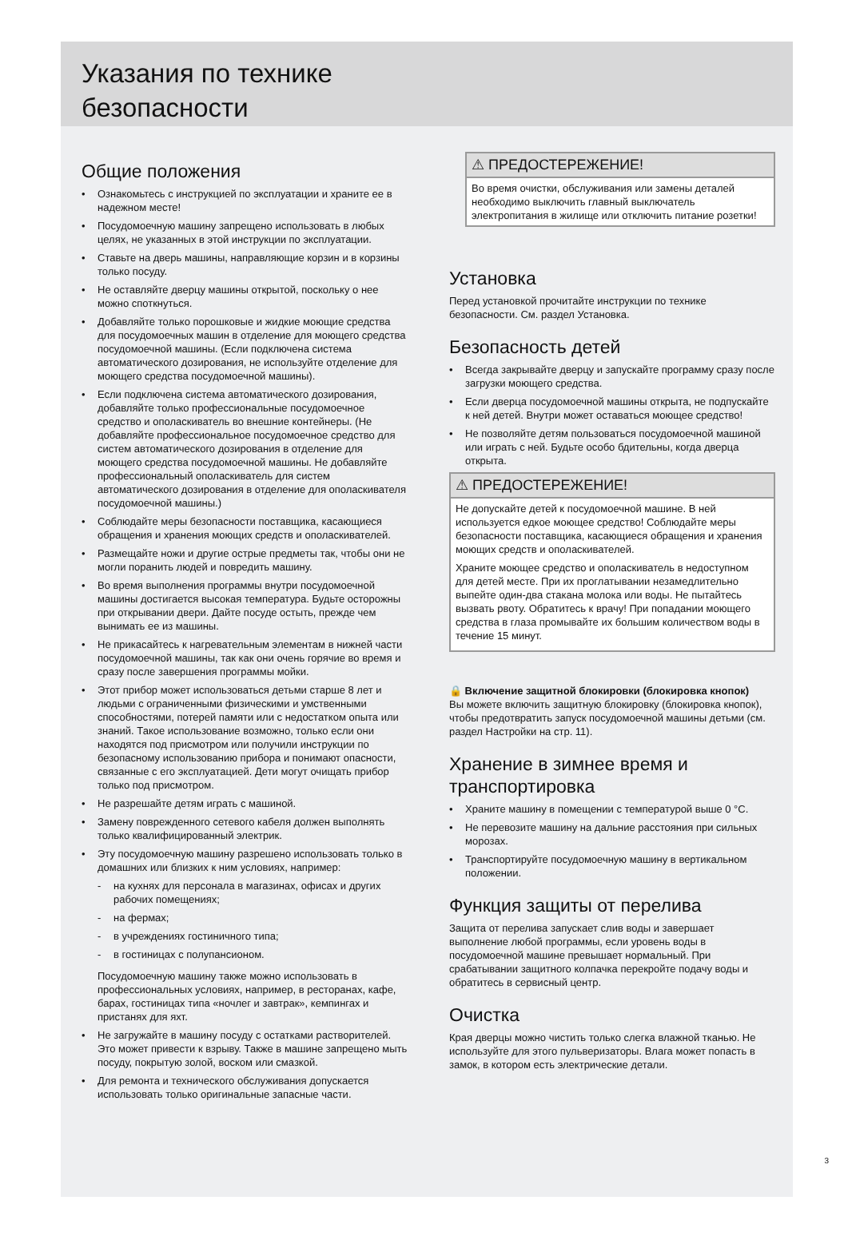Указания по технике
безопасности
Общие положения
• Ознакомьтесь с инструкцией по эксплуатации и храните ее в надежном месте!
• Посудомоечную машину запрещено использовать в любых целях, не указанных в этой инструкции по эксплуатации.
• Ставьте на дверь машины, направляющие корзин и в корзины только посуду.
• Не оставляйте дверцу машины открытой, поскольку о нее можно споткнуться.
• Добавляйте только порошковые и жидкие моющие средства для посудомоечных машин в отделение для моющего средства посудомоечной машины. (Если подключена система автоматического дозирования, не используйте отделение для моющего средства посудомоечной машины).
• Если подключена система автоматического дозирования, добавляйте только профессиональные посудомоечное средство и ополаскиватель во внешние контейнеры. (Не добавляйте профессиональное посудомоечное средство для систем автоматического дозирования в отделение для моющего средства посудомоечной машины. Не добавляйте профессиональный ополаскиватель для систем автоматического дозирования в отделение для ополаскивателя посудомоечной машины.)
• Соблюдайте меры безопасности поставщика, касающиеся обращения и хранения моющих средств и ополаскивателей.
• Размещайте ножи и другие острые предметы так, чтобы они не могли поранить людей и повредить машину.
• Во время выполнения программы внутри посудомоечной машины достигается высокая температура. Будьте осторожны при открывании двери. Дайте посуде остыть, прежде чем вынимать ее из машины.
• Не прикасайтесь к нагревательным элементам в нижней части посудомоечной машины, так как они очень горячие во время и сразу после завершения программы мойки.
• Этот прибор может использоваться детьми старше 8 лет и людьми с ограниченными физическими и умственными способностями, потерей памяти или с недостатком опыта или знаний. Такое использование возможно, только если они находятся под присмотром или получили инструкции по безопасному использованию прибора и понимают опасности, связанные с его эксплуатацией. Дети могут очищать прибор только под присмотром.
• Не разрешайте детям играть с машиной.
• Замену поврежденного сетевого кабеля должен выполнять только квалифицированный электрик.
• Эту посудомоечную машину разрешено использовать только в домашних или близких к ним условиях, например:
- на кухнях для персонала в магазинах, офисах и других рабочих помещениях;
- на фермах;
- в учреждениях гостиничного типа;
- в гостиницах с полупансионом.
Посудомоечную машину также можно использовать в профессиональных условиях, например, в ресторанах, кафе, барах, гостиницах типа «ночлег и завтрак», кемпингах и пристанях для яхт.
• Не загружайте в машину посуду с остатками растворителей. Это может привести к взрыву. Также в машине запрещено мыть посуду, покрытую золой, воском или смазкой.
• Для ремонта и технического обслуживания допускается использовать только оригинальные запасные части.
⚠ ПРЕДОСТЕРЕЖЕНИЕ!
Во время очистки, обслуживания или замены деталей необходимо выключить главный выключатель электропитания в жилище или отключить питание розетки!
Установка
Перед установкой прочитайте инструкции по технике безопасности. См. раздел Установка.
Безопасность детей
• Всегда закрывайте дверцу и запускайте программу сразу после загрузки моющего средства.
• Если дверца посудомоечной машины открыта, не подпускайте к ней детей. Внутри может оставаться моющее средство!
• Не позволяйте детям пользоваться посудомоечной машиной или играть с ней. Будьте особо бдительны, когда дверца открыта.
⚠ ПРЕДОСТЕРЕЖЕНИЕ!
Не допускайте детей к посудомоечной машине. В ней используется едкое моющее средство! Соблюдайте меры безопасности поставщика, касающиеся обращения и хранения моющих средств и ополаскивателей.
Храните моющее средство и ополаскиватель в недоступном для детей месте. При их проглатывании незамедлительно выпейте один-два стакана молока или воды. Не пытайтесь вызвать рвоту. Обратитесь к врачу! При попадании моющего средства в глаза промывайте их большим количеством воды в течение 15 минут.
🔒 Включение защитной блокировки (блокировка кнопок)
Вы можете включить защитную блокировку (блокировка кнопок), чтобы предотвратить запуск посудомоечной машины детьми (см. раздел Настройки на стр. 11).
Хранение в зимнее время и транспортировка
• Храните машину в помещении с температурой выше 0 °C.
• Не перевозите машину на дальние расстояния при сильных морозах.
• Транспортируйте посудомоечную машину в вертикальном положении.
Функция защиты от перелива
Защита от перелива запускает слив воды и завершает выполнение любой программы, если уровень воды в посудомоечной машине превышает нормальный. При срабатывании защитного колпачка перекройте подачу воды и обратитесь в сервисный центр.
Очистка
Края дверцы можно чистить только слегка влажной тканью. Не используйте для этого пульверизаторы. Влага может попасть в замок, в котором есть электрические детали.
3